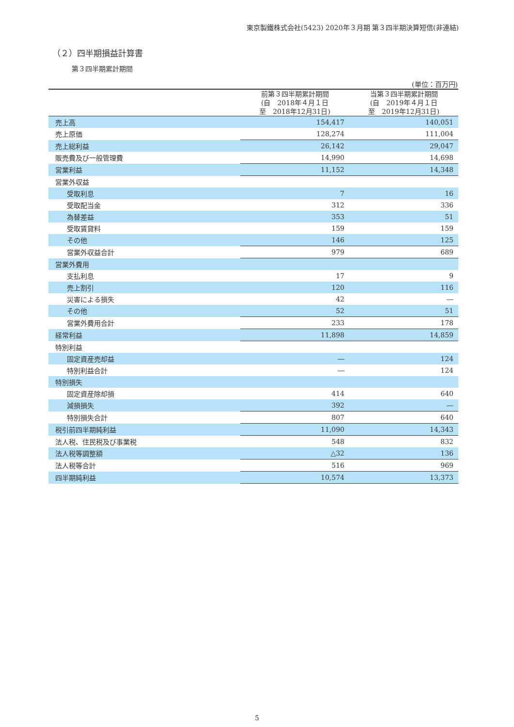東京製鐵株式会社(5423) 2020年３月期 第３四半期決算短信(非連結)
（２）四半期損益計算書
第３四半期累計期間
(単位：百万円)
| | 前第３四半期累計期間 (自 2018年４月１日 至 2018年12月31日) | 当第３四半期累計期間 (自 2019年４月１日 至 2019年12月31日) |
| --- | --- | --- |
| 売上高 | 154,417 | 140,051 |
| 売上原価 | 128,274 | 111,004 |
| 売上総利益 | 26,142 | 29,047 |
| 販売費及び一般管理費 | 14,990 | 14,698 |
| 営業利益 | 11,152 | 14,348 |
| 営業外収益 | | |
| 受取利息 | 7 | 16 |
| 受取配当金 | 312 | 336 |
| 為替差益 | 353 | 51 |
| 受取賃貸料 | 159 | 159 |
| その他 | 146 | 125 |
| 営業外収益合計 | 979 | 689 |
| 営業外費用 | | |
| 支払利息 | 17 | 9 |
| 売上割引 | 120 | 116 |
| 災害による損失 | 42 | ― |
| その他 | 52 | 51 |
| 営業外費用合計 | 233 | 178 |
| 経常利益 | 11,898 | 14,859 |
| 特別利益 | | |
| 固定資産売却益 | ― | 124 |
| 特別利益合計 | ― | 124 |
| 特別損失 | | |
| 固定資産除却損 | 414 | 640 |
| 減損損失 | 392 | ― |
| 特別損失合計 | 807 | 640 |
| 税引前四半期純利益 | 11,090 | 14,343 |
| 法人税、住民税及び事業税 | 548 | 832 |
| 法人税等調整額 | △32 | 136 |
| 法人税等合計 | 516 | 969 |
| 四半期純利益 | 10,574 | 13,373 |
5